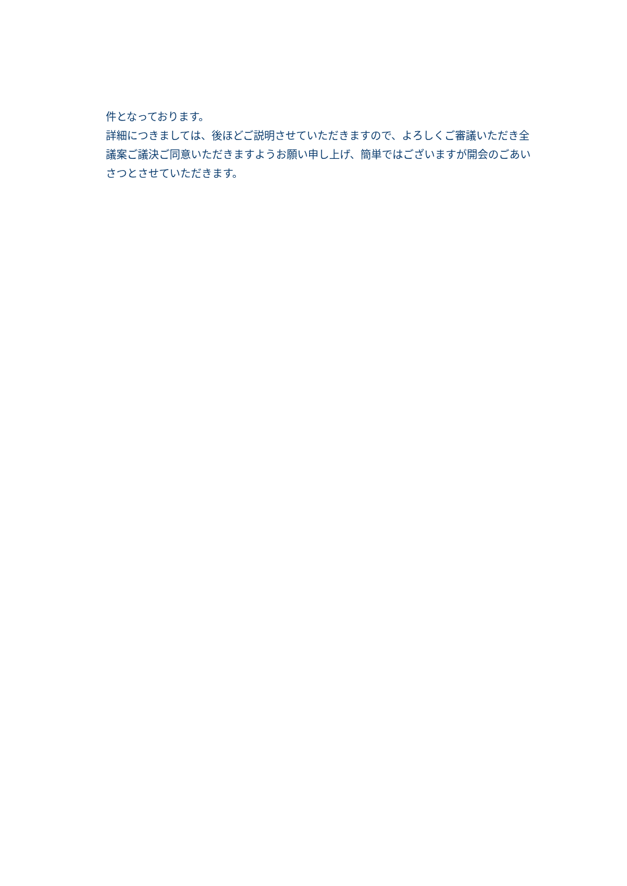件となっております。
詳細につきましては、後ほどご説明させていただきますので、よろしくご審議いただき全議案ご議決ご同意いただきますようお願い申し上げ、簡単ではございますが開会のごあいさつとさせていただきます。